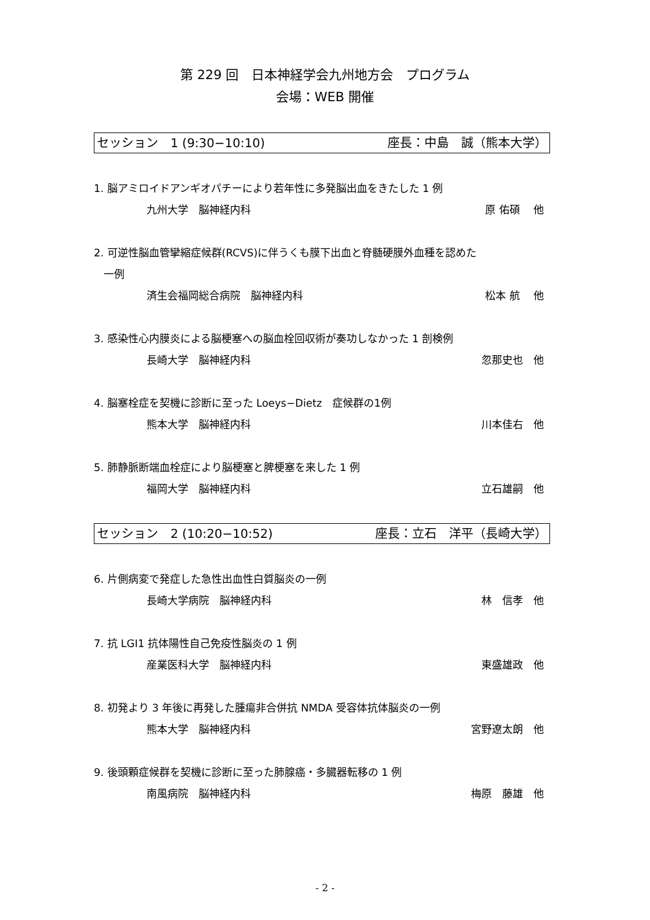第 229 回　日本神経学会九州地方会　プログラム
会場：WEB 開催
セッション　1 (9:30−10:10) 座長：中島　誠（熊本大学）
1. 脳アミロイドアンギオパチーにより若年性に多発脳出血をきたした 1 例
九州大学　脳神経内科 原 佑碩　 他
2. 可逆性脳血管攣縮症候群(RCVS)に伴うくも膜下出血と脊髄硬膜外血種を認めた
一例
済生会福岡総合病院　脳神経内科 松本 航　 他
3. 感染性心内膜炎による脳梗塞への脳血栓回収術が奏功しなかった 1 剖検例
長崎大学　脳神経内科 忽那史也　他
4. 脳塞栓症を契機に診断に至った Loeys−Dietz　症候群の1例
熊本大学　脳神経内科 川本佳右　他
5. 肺静脈断端血栓症により脳梗塞と脾梗塞を来した 1 例
福岡大学　脳神経内科 立石雄嗣　他
セッション　2 (10:20−10:52) 座長：立石　洋平（長崎大学）
6. 片側病変で発症した急性出血性白質脳炎の一例
長崎大学病院　脳神経内科 林　信孝　他
7. 抗 LGI1 抗体陽性自己免疫性脳炎の 1 例
産業医科大学　脳神経内科 東盛雄政　他
8. 初発より 3 年後に再発した腫瘍非合併抗 NMDA 受容体抗体脳炎の一例
熊本大学　脳神経内科 宮野遼太朗　他
9. 後頭顆症候群を契機に診断に至った肺腺癌・多臓器転移の 1 例
南風病院　脳神経内科 梅原　藤雄　他
- 2 -